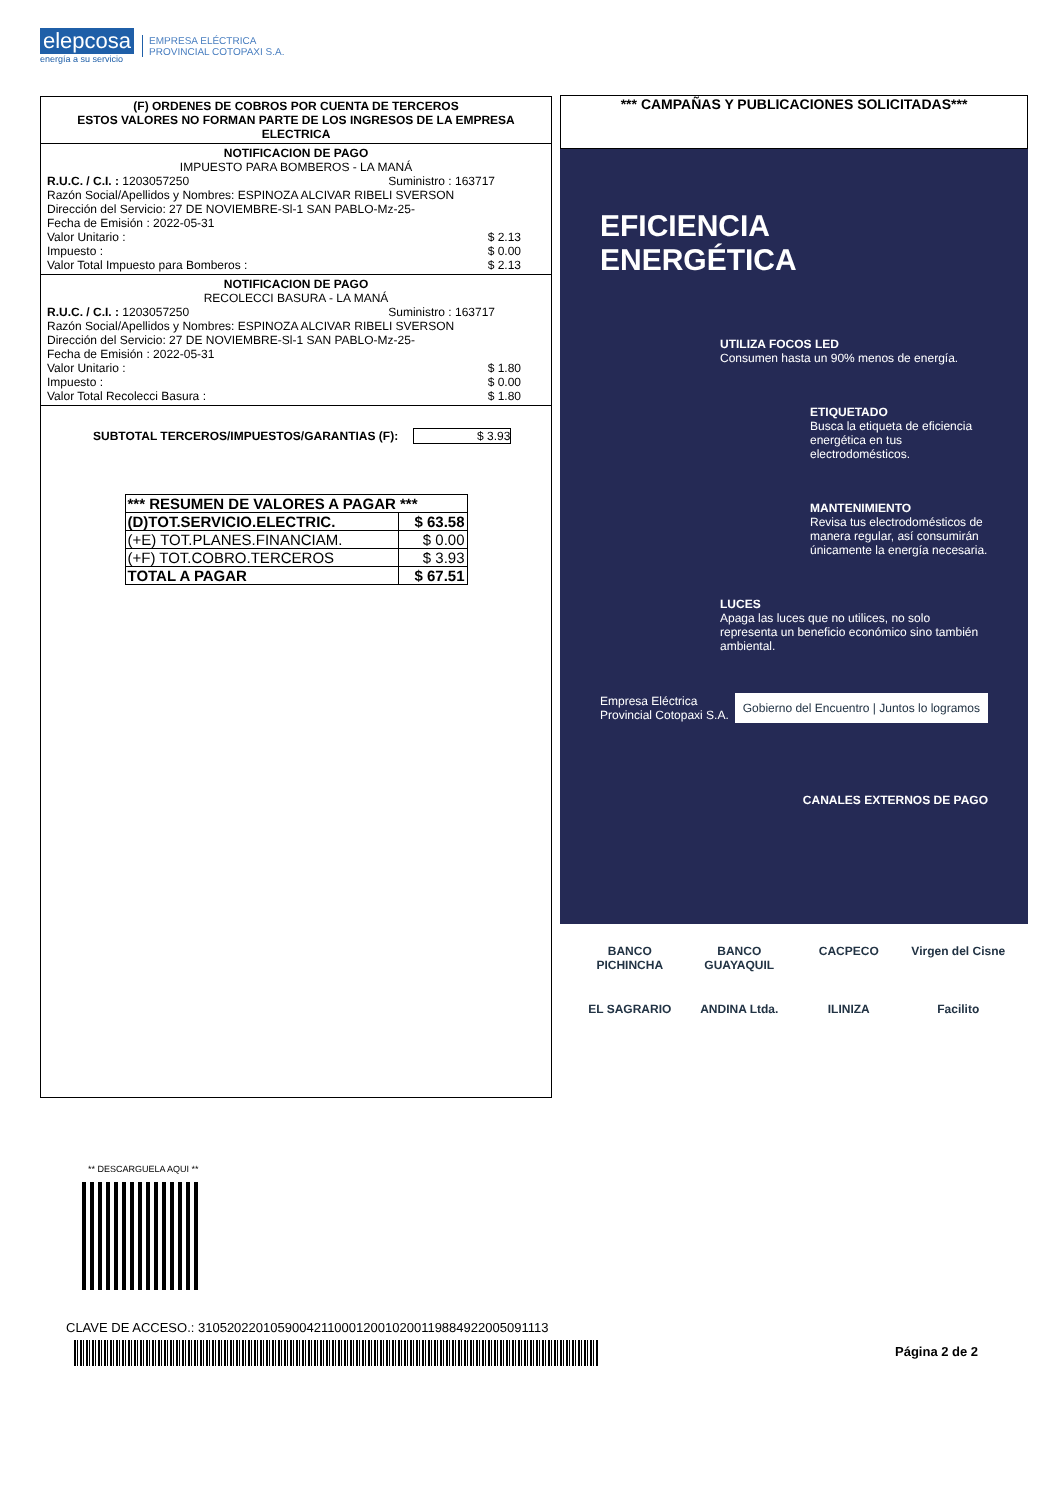elepcosa
energía a su servicio
EMPRESA ELÉCTRICA
PROVINCIAL COTOPAXI S.A.
(F) ORDENES DE COBROS POR CUENTA DE TERCEROS
ESTOS VALORES NO FORMAN PARTE DE LOS INGRESOS DE LA EMPRESA ELECTRICA
NOTIFICACION DE PAGO
IMPUESTO PARA BOMBEROS - LA MANÁ
R.U.C. / C.I. : 1203057250 Suministro : 163717
Razón Social/Apellidos y Nombres: ESPINOZA ALCIVAR RIBELI SVERSON
Dirección del Servicio: 27 DE NOVIEMBRE-Sl-1 SAN PABLO-Mz-25-
Fecha de Emisión : 2022-05-31
Valor Unitario : $ 2.13
Impuesto : $ 0.00
Valor Total Impuesto para Bomberos : $ 2.13
NOTIFICACION DE PAGO
RECOLECCI BASURA - LA MANÁ
R.U.C. / C.I. : 1203057250 Suministro : 163717
Razón Social/Apellidos y Nombres: ESPINOZA ALCIVAR RIBELI SVERSON
Dirección del Servicio: 27 DE NOVIEMBRE-Sl-1 SAN PABLO-Mz-25-
Fecha de Emisión : 2022-05-31
Valor Unitario : $ 1.80
Impuesto : $ 0.00
Valor Total Recolecci Basura : $ 1.80
SUBTOTAL TERCEROS/IMPUESTOS/GARANTIAS (F): $ 3.93
| *** RESUMEN DE VALORES A PAGAR *** | |
| --- | --- |
| (D)TOT.SERVICIO.ELECTRIC. | $ 63.58 |
| (+E) TOT.PLANES.FINANCIAM. | $ 0.00 |
| (+F) TOT.COBRO.TERCEROS | $ 3.93 |
| TOTAL A PAGAR | $ 67.51 |
*** CAMPAÑAS Y PUBLICACIONES SOLICITADAS***
EFICIENCIA
ENERGÉTICA
UTILIZA FOCOS LED
Consumen hasta un 90% menos de energía.
ETIQUETADO
Busca la etiqueta de eficiencia energética en tus electrodomésticos.
MANTENIMIENTO
Revisa tus electrodomésticos de manera regular, así consumirán únicamente la energía necesaria.
LUCES
Apaga las luces que no utilices, no solo representa un beneficio económico sino también ambiental.
Empresa Eléctrica
Provincial Cotopaxi S.A. Gobierno del Encuentro | Juntos lo logramos
CANALES EXTERNOS DE PAGO
BANCO PICHINCHA BANCO GUAYAQUIL CACPECO Virgen del Cisne EL SAGRARIO ANDINA Ltda. ILINIZA Facilito
** DESCARGUELA AQUI **
CLAVE DE ACCESO.: 3105202201059004211000120010200119884922005091113
Página 2 de 2